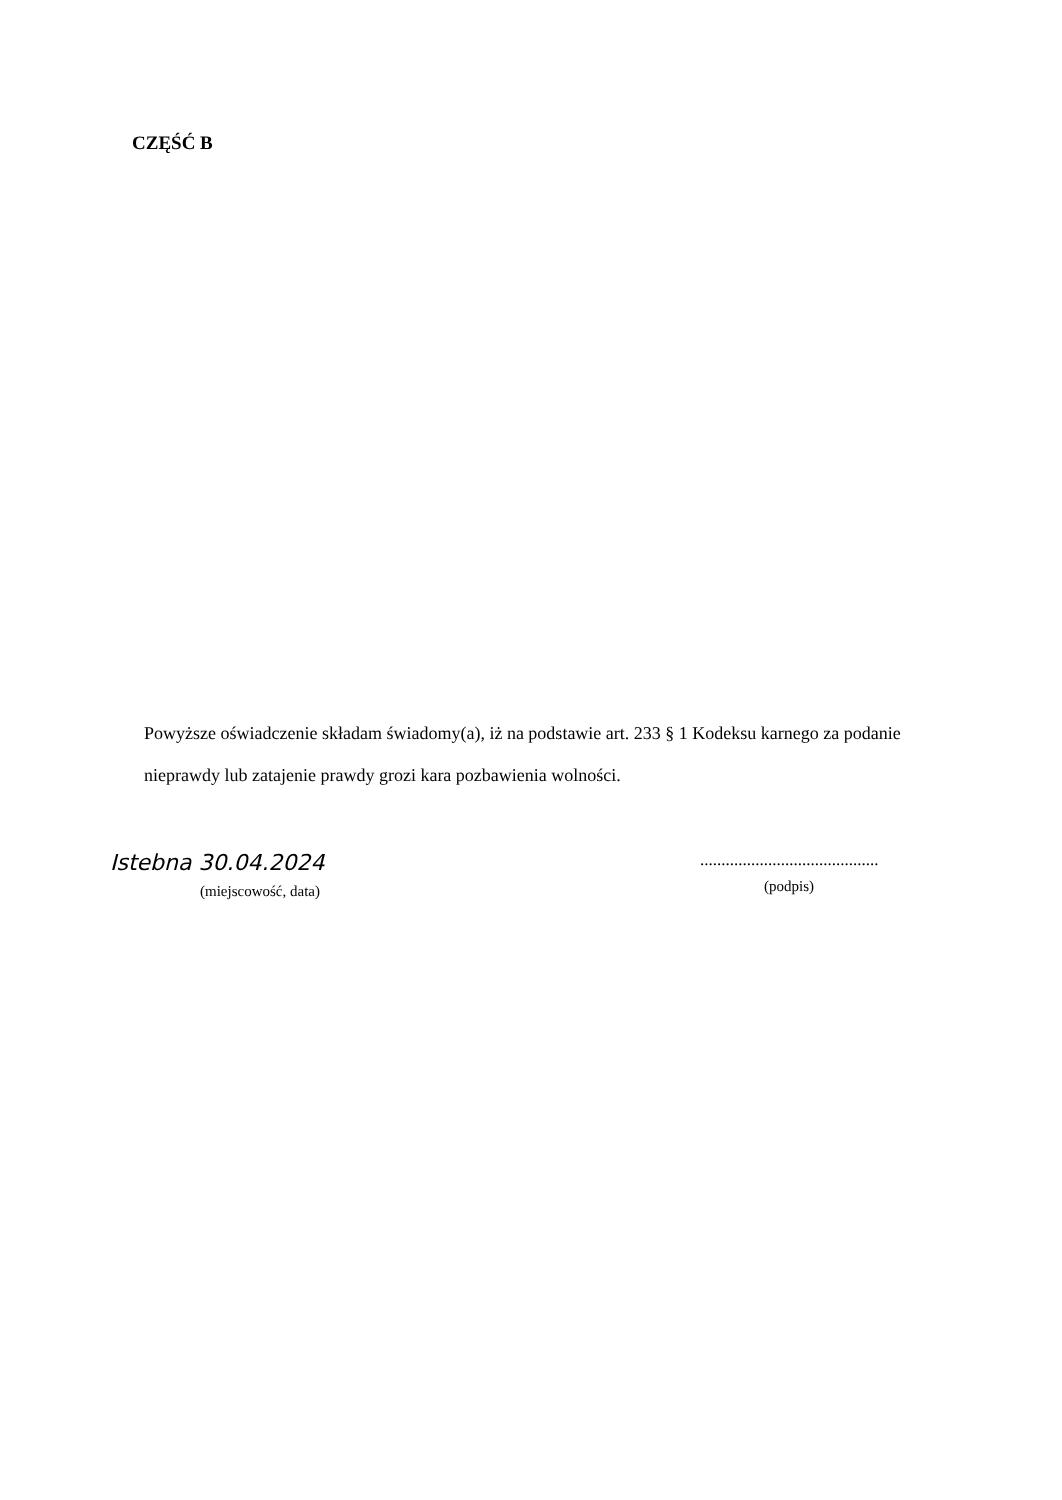CZĘŚĆ B
Powyższe oświadczenie składam świadomy(a), iż na podstawie art. 233 § 1 Kodeksu karnego za podanie nieprawdy lub zatajenie prawdy grozi kara pozbawienia wolności.
Istebna 30.04.2024
(miejscowość, data)
..........................................
(podpis)